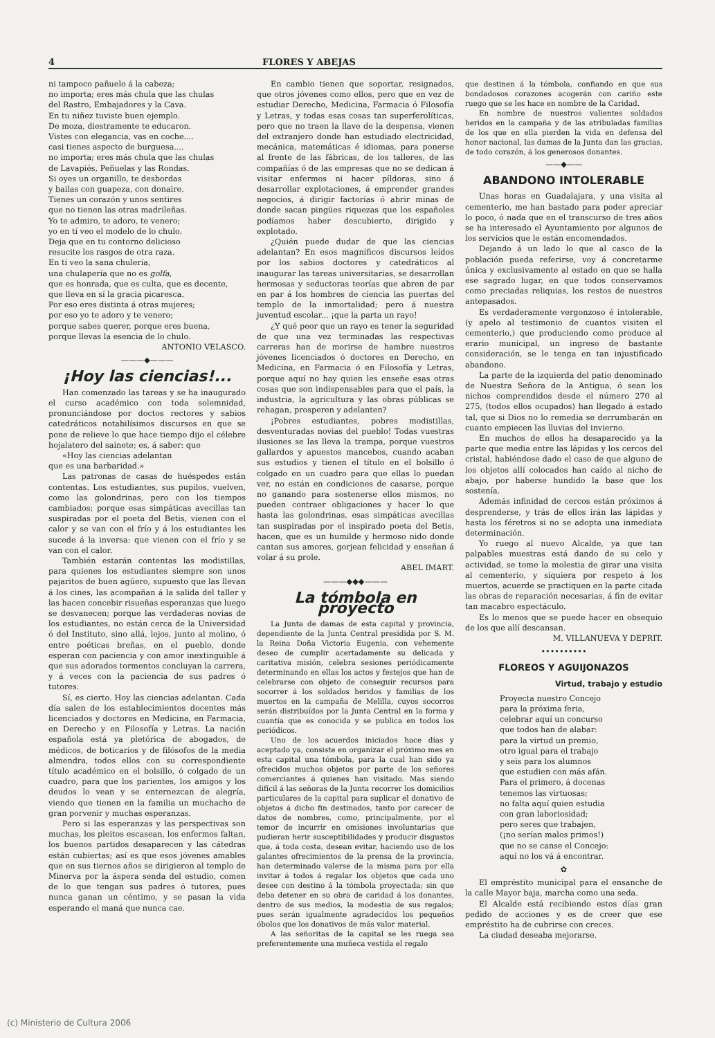4 FLORES Y ABEJAS
ni tampoco pañuelo á la cabeza;
no importa; eres más chula que las chulas
del Rastro, Embajadores y la Cava.
En tu niñez tuviste buen ejemplo.
De moza, diestramente te educaron.
Vistes con elegancia, vas en coche....
casi tienes aspecto de burguesa....
no importa; eres más chula que las chulas
de Lavapiés, Peñuelas y las Rondas.
Si oyes un organillo, te desbordas
y bailas con guapeza, con donaire.
Tienes un corazón y unos sentires
que no tienen las otras madrileñas.
Yo te admiro, te adoro, te venero;
yo en tí veo el modelo de lo chulo.
Deja que en tu contorno delicioso
resucite los rasgos de otra raza.
En tí veo la sana chulería,
una chulapería que no es golfa,
que es honrada, que es culta, que es decente,
que lleva en sí la gracia picaresca.
Por eso eres distinta á otras mujeres;
por eso yo te adoro y te venero;
porque sabes querer, porque eres buena,
porque llevas la esencia de lo chulo.
ANTONIO VELASCO.
———◆———
¡Hoy las ciencias!...
Han comenzado las tareas y se ha inaugurado el curso académico con toda solemnidad, pronunciándose por doctos rectores y sabios catedráticos notabilísimos discursos en que se pone de relieve lo que hace tiempo dijo el célebre hojalatero del sainete; es, á saber: que
«Hoy las ciencias adelantan
que es una barbaridad.»
Las patronas de casas de huéspedes están contentas. Los estudiantes, sus pupilos, vuelven, como las golondrinas, pero con los tiempos cambiados; porque esas simpáticas avecillas tan suspiradas por el poeta del Betis, vienen con el calor y se van con el frío y á los estudiantes les sucede á la inversa: que vienen con el frío y se van con el calor.
También estarán contentas las modistillas, para quienes los estudiantes siempre son unos pajaritos de buen agüero, supuesto que las llevan á los cines, las acompañan á la salida del taller y las hacen concebir risueñas esperanzas que luego se desvanecen; porque las verdaderas novias de los estudiantes, no están cerca de la Universidad ó del Instituto, sino allá, lejos, junto al molino, ó entre poéticas breñas, en el pueblo, donde esperan con paciencia y con amor inextinguible á que sus adorados tormentos concluyan la carrera, y á veces con la paciencia de sus padres ó tutores.
Sí, es cierto. Hoy las ciencias adelantan. Cada día salen de los establecimientos docentes más licenciados y doctores en Medicina, en Farmacia, en Derecho y en Filosofía y Letras. La nación española está ya pletórica de abogados, de médicos, de boticarios y de filósofos de la media almendra, todos ellos con su correspondiente título académico en el bolsillo, ó colgado de un cuadro, para que los parientes, los amigos y los deudos lo vean y se enternezcan de alegría, viendo que tienen en la familia un muchacho de gran porvenir y muchas esperanzas.
Pero si las esperanzas y las perspectivas son muchas, los pleitos escasean, los enfermos faltan, los buenos partidos desaparecen y las cátedras están cubiertas; así es que esos jóvenes amables que en sus tiernos años se dirigieron al templo de Minerva por la áspera senda del estudio, comen de lo que tengan sus padres ó tutores, pues nunca ganan un céntimo, y se pasan la vida esperando el maná que nunca cae.
En cambio tienen que soportar, resignados, que otros jóvenes como ellos, pero que en vez de estudiar Derecho, Medicina, Farmacia ó Filosofía y Letras, y todas esas cosas tan superferolíticas, pero que no traen la llave de la despensa, vienen del extranjero donde han estudiado electricidad, mecánica, matemáticas é idiomas, para ponerse al frente de las fábricas, de los talleres, de las compañías ó de las empresas que no se dedican á visitar enfermos ni hacer píldoras, sino á desarrollar explotaciones, á emprender grandes negocios, á dirigir factorías ó abrir minas de donde sacan pingües riquezas que los españoles podíamos haber descubierto, dirigido y explotado.
¿Quién puede dudar de que las ciencias adelantan? En esos magníficos discursos leídos por los sabios doctores y catedráticos al inaugurar las tareas universitarias, se desarrollan hermosas y seductoras teorías que abren de par en par á los hombres de ciencia las puertas del templo de la inmortalidad; pero á nuestra juventud escolar... ¡que la parta un rayo!
¿Y qué peor que un rayo es tener la seguridad de que una vez terminadas las respectivas carreras han de morirse de hambre nuestros jóvenes licenciados ó doctores en Derecho, en Medicina, en Farmacia ó en Filosofía y Letras, porque aquí no hay quien les enseñe esas otras cosas que son indispensables para que el país, la industria, la agricultura y las obras públicas se rehagan, prosperen y adelanten?
¡Pobres estudiantes, pobres modistillas, desventuradas novias del pueblo! Todas vuestras ilusiones se las lleva la trampa, porque vuestros gallardos y apuestos mancebos, cuando acaban sus estudios y tienen el título en el bolsillo ó colgado en un cuadro para que ellas lo puedan ver, no están en condiciones de casarse, porque no ganando para sostenerse ellos mismos, no pueden contraer obligaciones y hacer lo que hasta las golondrinas, esas simpáticas avecillas tan suspiradas por el inspirado poeta del Betis, hacen, que es un humilde y hermoso nido donde cantan sus amores, gorjean felicidad y enseñan á volar á su prole.
ABEL IMART.
———◆◆◆———
La tómbola en proyecto
La Junta de damas de esta capital y provincia, dependiente de la Junta Central presidida por S. M. la Reina Doña Victoria Eugenia, con vehemente deseo de cumplir acertadamente su delicada y caritativa misión, celebra sesiones periódicamente determinando en ellas los actos y festejos que han de celebrarse con objeto de conseguir recursos para socorrer á los soldados heridos y familias de los muertos en la campaña de Melilla, cuyos socorros serán distribuídos por la Junta Central en la forma y cuantía que es conocida y se publica en todos los periódicos.
Uno de los acuerdos iniciados hace días y aceptado ya, consiste en organizar el próximo mes en esta capital una tómbola, para la cual han sido ya ofrecidos muchos objetos por parte de los señores comerciantes á quienes han visitado. Mas siendo difícil á las señoras de la Junta recorrer los domicilios particulares de la capital para suplicar el donativo de objetos á dicho fin destinados, tanto por carecer de datos de nombres, como, principalmente, por el temor de incurrir en omisiones involuntarias que pudieran herir susceptibilidades y producir disgustos que, á toda costa, desean evitar, haciendo uso de los galantes ofrecimientos de la prensa de la provincia, han determinado valerse de la misma para por ella invitar á todos á regalar los objetos que cada uno desee con destino á la tómbola proyectada; sin que deba detener en su obra de caridad á los donantes, dentro de sus medios, la modestia de sus regalos; pues serán igualmente agradecidos los pequeños óbolos que los donativos de más valor material.
A las señoritas de la capital se les ruega sea preferentemente una muñeca vestida el regalo
que destinen á la tómbola, confiando en que sus bondadosos corazones acogerán con cariño este ruego que se les hace en nombre de la Caridad.
En nombre de nuestros valientes soldados heridos en la campaña y de las atribuladas familias de los que en ella pierden la vida en defensa del honor nacional, las damas de la Junta dan las gracias, de todo corazón, á los generosos donantes.
——◆——
ABANDONO INTOLERABLE
Unas horas en Guadalajara, y una visita al cementerio, me han bastado para poder apreciar lo poco, ó nada que en el transcurso de tres años se ha interesado el Ayuntamiento por algunos de los servicios que le están encomendados.
Dejando á un lado lo que al casco de la población pueda referirse, voy á concretarme única y exclusivamente al estado en que se halla ese sagrado lugar, en que todos conservamos como preciadas reliquias, los restos de nuestros antepasados.
Es verdaderamente vergonzoso é intolerable, (y apelo al testimonio de cuantos visiten el cementerio,) que produciendo como produce al erario municipal, un ingreso de bastante consideración, se le tenga en tan injustificado abandono.
La parte de la izquierda del patio denominado de Nuestra Señora de la Antigua, ó sean los nichos comprendidos desde el número 270 al 275, (todos ellos ocupados) han llegado á estado tal, que si Dios no lo remedia se derrumbarán en cuanto empiecen las lluvias del invierno.
En muchos de ellos ha desaparecido ya la parte que media entre las lápidas y los cercos del cristal, habiéndose dado el caso de que alguno de los objetos allí colocados han caído al nicho de abajo, por haberse hundido la base que los sostenía.
Además infinidad de cercos están próximos á desprenderse, y trás de ellos irán las lápidas y hasta los féretros si no se adopta una inmediata determinación.
Yo ruego al nuevo Alcalde, ya que tan palpables muestras está dando de su celo y actividad, se tome la molestia de girar una visita al cementerio, y siquiera por respeto á los muertos, acuerde se practiquen en la parte citada las obras de reparación necesarias, á fin de evitar tan macabro espectáculo.
Es lo menos que se puede hacer en obsequio de los que allí descansan.
M. VILLANUEVA Y DEPRIT.
••••••••••
FLOREOS Y AGUIJONAZOS
Virtud, trabajo y estudio
Proyecta nuestro Concejo
para la próxima feria,
celebrar aquí un concurso
que todos han de alabar:
para la virtud un premio,
otro igual para el trabajo
y seis para los alumnos
que estudien con más afán.
Para el primero, á docenas
tenemos las virtuosas;
no falta aquí quien estudia
con gran laboriosidad;
pero seres que trabajen,
(¡no serían malos primos!)
que no se canse el Concejo:
aquí no los vá á encontrar.
✿
El empréstito municipal para el ensanche de la calle Mayor baja, marcha como una seda.
El Alcalde está recibiendo estos días gran pedido de acciones y es de creer que ese empréstito ha de cubrirse con creces.
La ciudad deseaba mejorarse.
(c) Ministerio de Cultura 2006